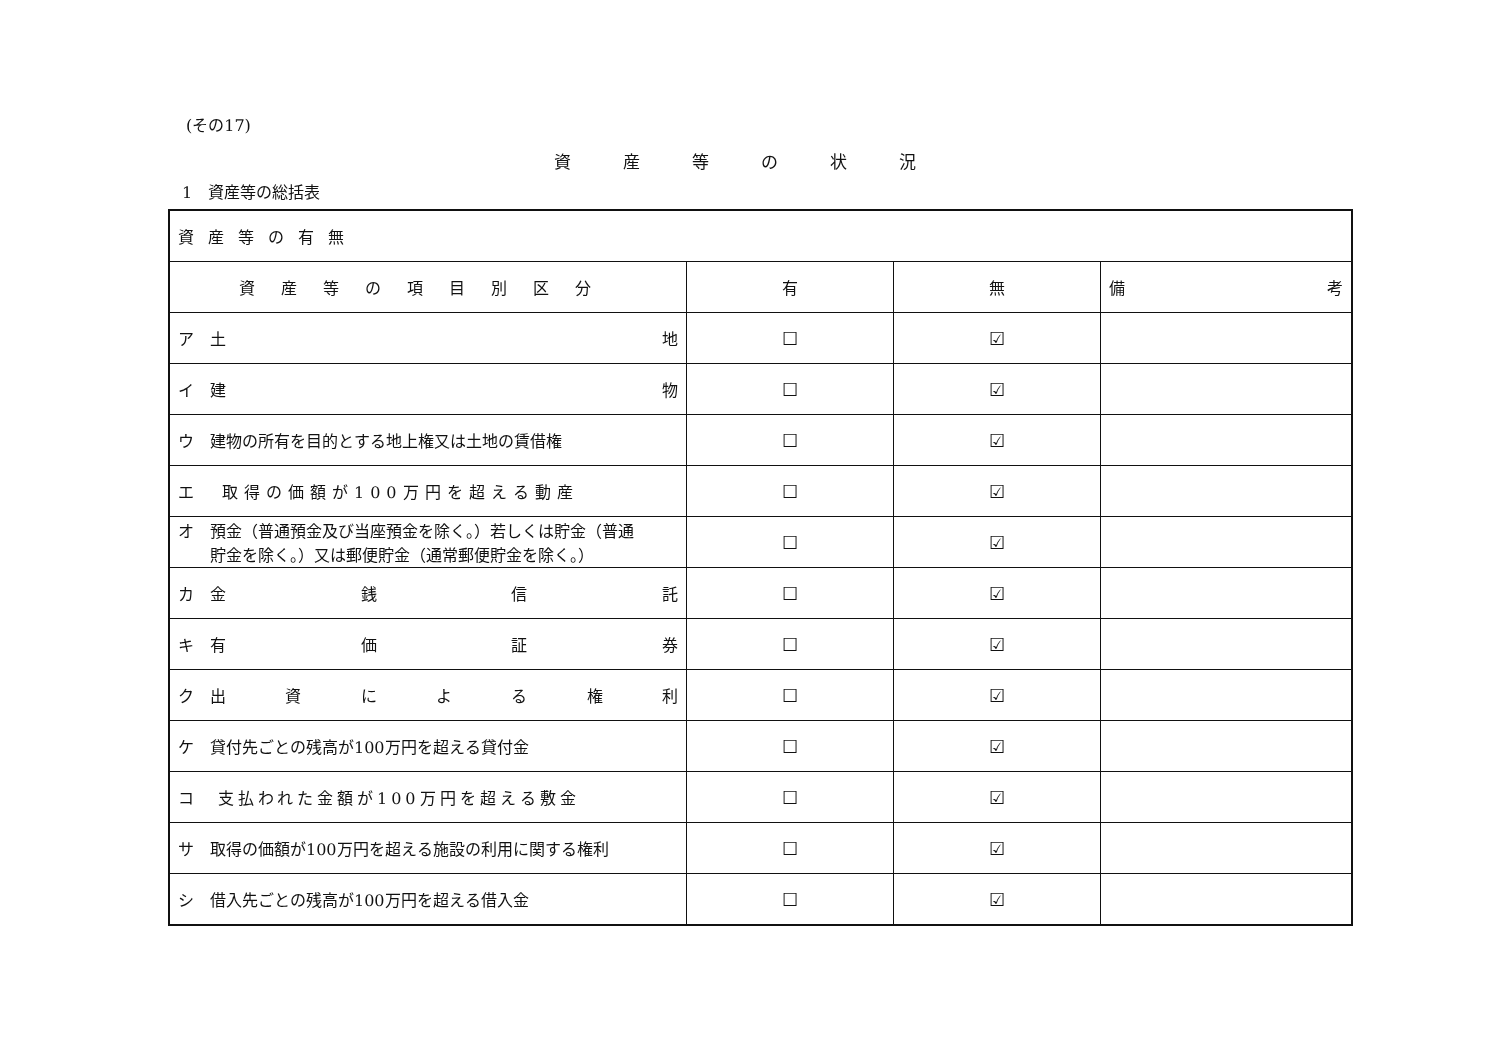(その17)
資産等の状況
1　資産等の総括表
| 資産等の有無 | | | |
| 資産等の項目別区分 | 有 | 無 | 備 考 |
| ア 土 地 | ☐ | ☑ | |
| イ 建 物 | ☐ | ☑ | |
| ウ 建物の所有を目的とする地上権又は土地の賃借権 | ☐ | ☑ | |
| エ 取得の価額が100万円を超える動産 | ☐ | ☑ | |
| オ 預金（普通預金及び当座預金を除く。）若しくは貯金（普通 貯金を除く。）又は郵便貯金（通常郵便貯金を除く。） | ☐ | ☑ | |
| カ 金 銭 信 託 | ☐ | ☑ | |
| キ 有 価 証 券 | ☐ | ☑ | |
| ク 出 資 に よ る 権 利 | ☐ | ☑ | |
| ケ 貸付先ごとの残高が100万円を超える貸付金 | ☐ | ☑ | |
| コ 支払われた金額が100万円を超える敷金 | ☐ | ☑ | |
| サ 取得の価額が100万円を超える施設の利用に関する権利 | ☐ | ☑ | |
| シ 借入先ごとの残高が100万円を超える借入金 | ☐ | ☑ | |